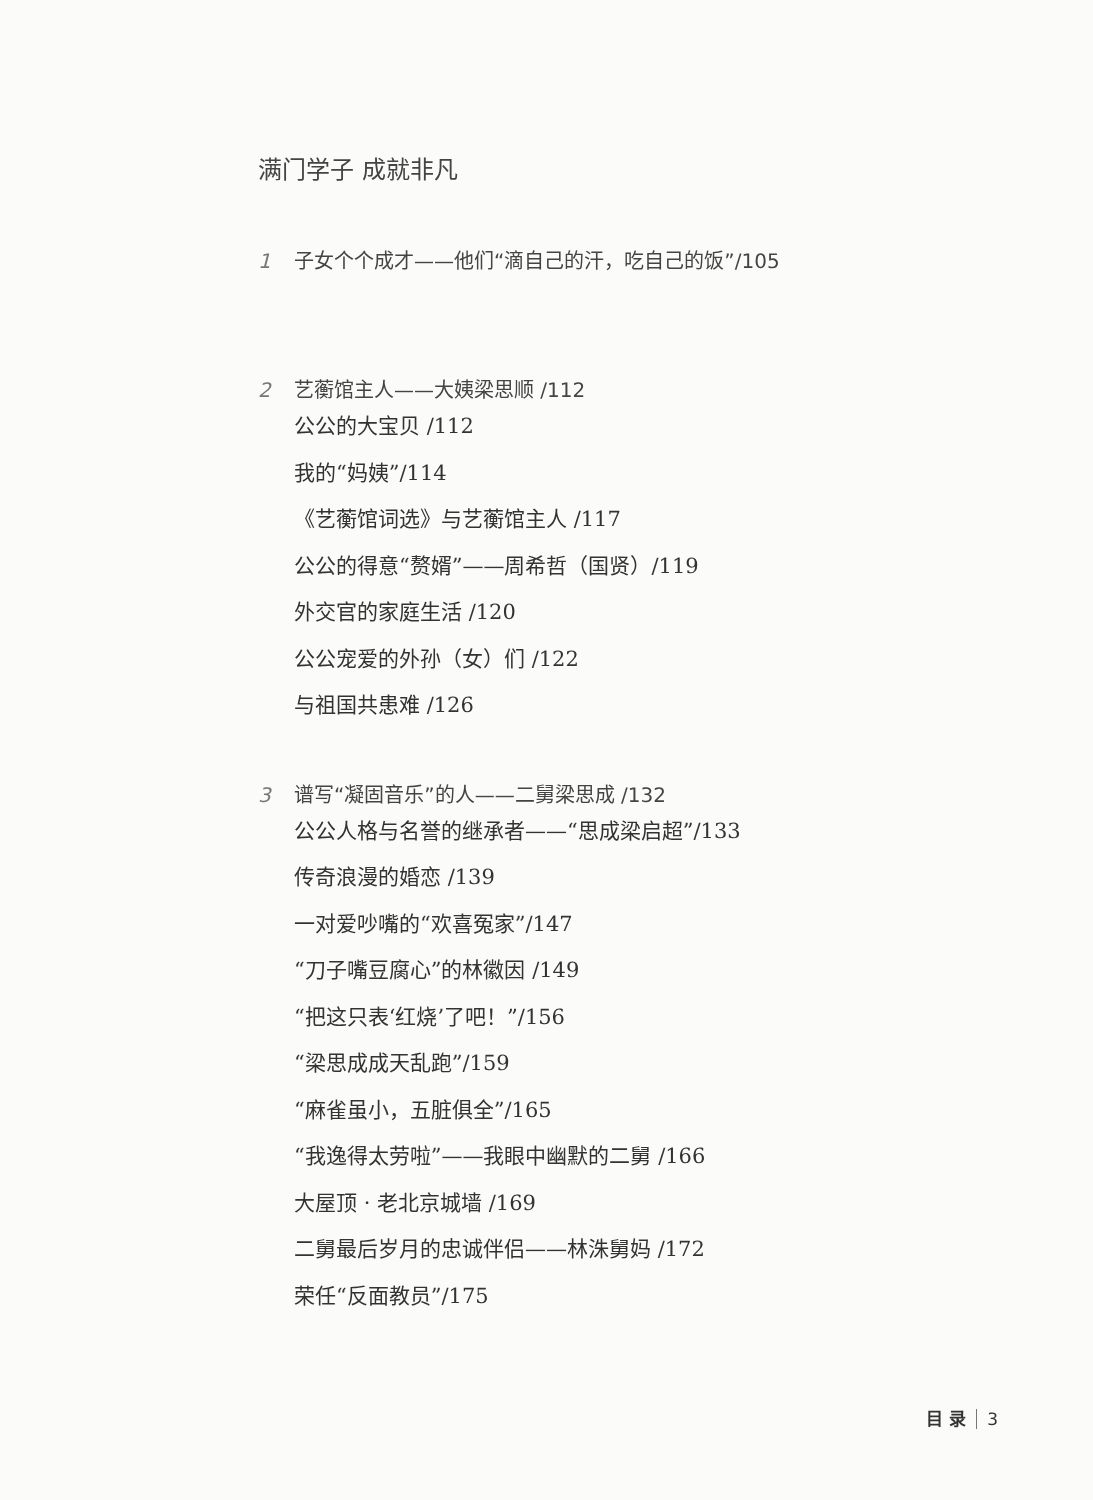满门学子 成就非凡
1 子女个个成才——他们“滴自己的汗，吃自己的饭”/105
2 艺蘅馆主人——大姨梁思顺 /112
公公的大宝贝 /112
我的“妈姨”/114
《艺蘅馆词选》与艺蘅馆主人 /117
公公的得意“赘婿”——周希哲（国贤）/119
外交官的家庭生活 /120
公公宠爱的外孙（女）们 /122
与祖国共患难 /126
3 谱写“凝固音乐”的人——二舅梁思成 /132
公公人格与名誉的继承者——“思成梁启超”/133
传奇浪漫的婚恋 /139
一对爱吵嘴的“欢喜冤家”/147
“刀子嘴豆腐心”的林徽因 /149
“把这只表‘红烧’了吧！”/156
“梁思成成天乱跑”/159
“麻雀虽小，五脏俱全”/165
“我逸得太劳啦”——我眼中幽默的二舅 /166
大屋顶 · 老北京城墙 /169
二舅最后岁月的忠诚伴侣——林洙舅妈 /172
荣任“反面教员”/175
目 录 3